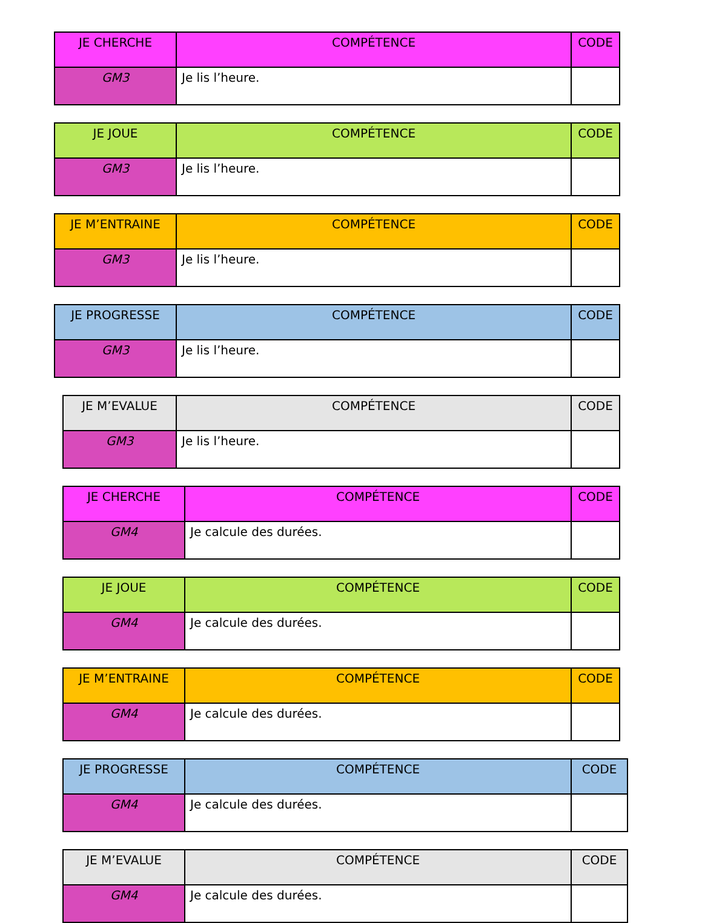| JE CHERCHE | COMPÉTENCE | CODE |
| --- | --- | --- |
| GM3 | Je lis l’heure. | |
| JE JOUE | COMPÉTENCE | CODE |
| --- | --- | --- |
| GM3 | Je lis l’heure. | |
| JE M’ENTRAINE | COMPÉTENCE | CODE |
| --- | --- | --- |
| GM3 | Je lis l’heure. | |
| JE PROGRESSE | COMPÉTENCE | CODE |
| --- | --- | --- |
| GM3 | Je lis l’heure. | |
| JE M’EVALUE | COMPÉTENCE | CODE |
| --- | --- | --- |
| GM3 | Je lis l’heure. | |
| JE CHERCHE | COMPÉTENCE | CODE |
| --- | --- | --- |
| GM4 | Je calcule des durées. | |
| JE JOUE | COMPÉTENCE | CODE |
| --- | --- | --- |
| GM4 | Je calcule des durées. | |
| JE M’ENTRAINE | COMPÉTENCE | CODE |
| --- | --- | --- |
| GM4 | Je calcule des durées. | |
| JE PROGRESSE | COMPÉTENCE | CODE |
| --- | --- | --- |
| GM4 | Je calcule des durées. | |
| JE M’EVALUE | COMPÉTENCE | CODE |
| --- | --- | --- |
| GM4 | Je calcule des durées. | |